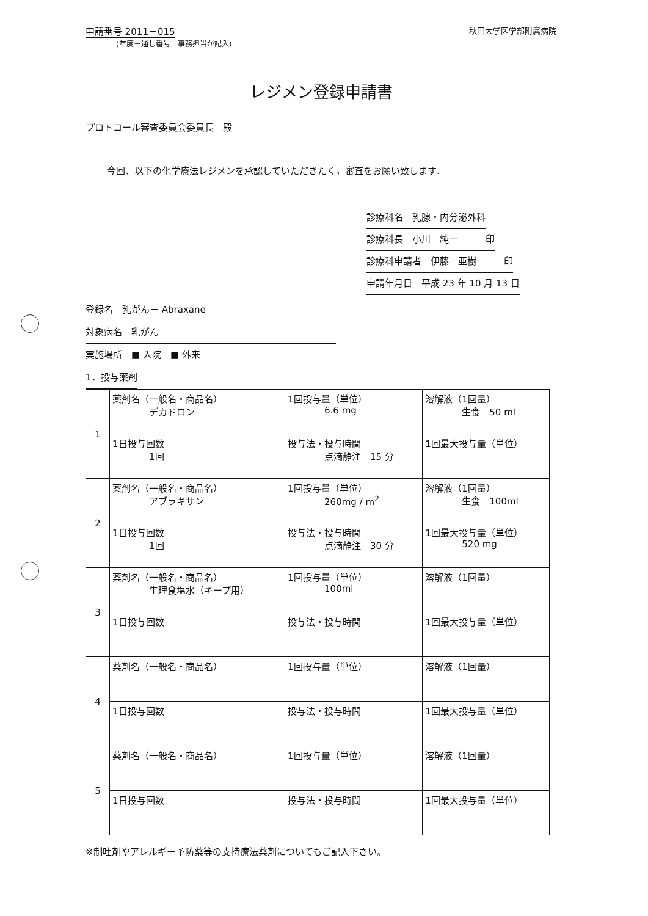申請番号 2011－015
(年度－通し番号　事務担当が記入)
秋田大学医学部附属病院
レジメン登録申請書
プロトコール審査委員会委員長　殿
今回、以下の化学療法レジメンを承認していただきたく，審査をお願い致します.
診療科名　乳腺・内分泌外科
診療科長　小川　純一　　　印
診療科申請者　伊藤　亜樹　　　印
申請年月日　平成 23 年 10 月 13 日
登録名　乳がん－ Abraxane
対象病名　乳がん
実施場所　■ 入院　■ 外来
1．投与薬剤
| 1 | 薬剤名（一般名・商品名） デカドロン | 1回投与量（単位） 6.6 mg | 溶解液（1回量） 生食 50 ml |
| | 1日投与回数 1回 | 投与法・投与時間 点滴静注 15 分 | 1回最大投与量（単位） |
| 2 | 薬剤名（一般名・商品名） アブラキサン | 1回投与量（単位） 260mg / m<sup>2</sup> | 溶解液（1回量） 生食 100ml |
| | 1日投与回数 1回 | 投与法・投与時間 点滴静注 30 分 | 1回最大投与量（単位） 520 mg |
| 3 | 薬剤名（一般名・商品名） 生理食塩水（キープ用） | 1回投与量（単位） 100ml | 溶解液（1回量） |
| | 1日投与回数 | 投与法・投与時間 | 1回最大投与量（単位） |
| 4 | 薬剤名（一般名・商品名） | 1回投与量（単位） | 溶解液（1回量） |
| | 1日投与回数 | 投与法・投与時間 | 1回最大投与量（単位） |
| 5 | 薬剤名（一般名・商品名） | 1回投与量（単位） | 溶解液（1回量） |
| | 1日投与回数 | 投与法・投与時間 | 1回最大投与量（単位） |
※制吐剤やアレルギー予防薬等の支持療法薬剤についてもご記入下さい。